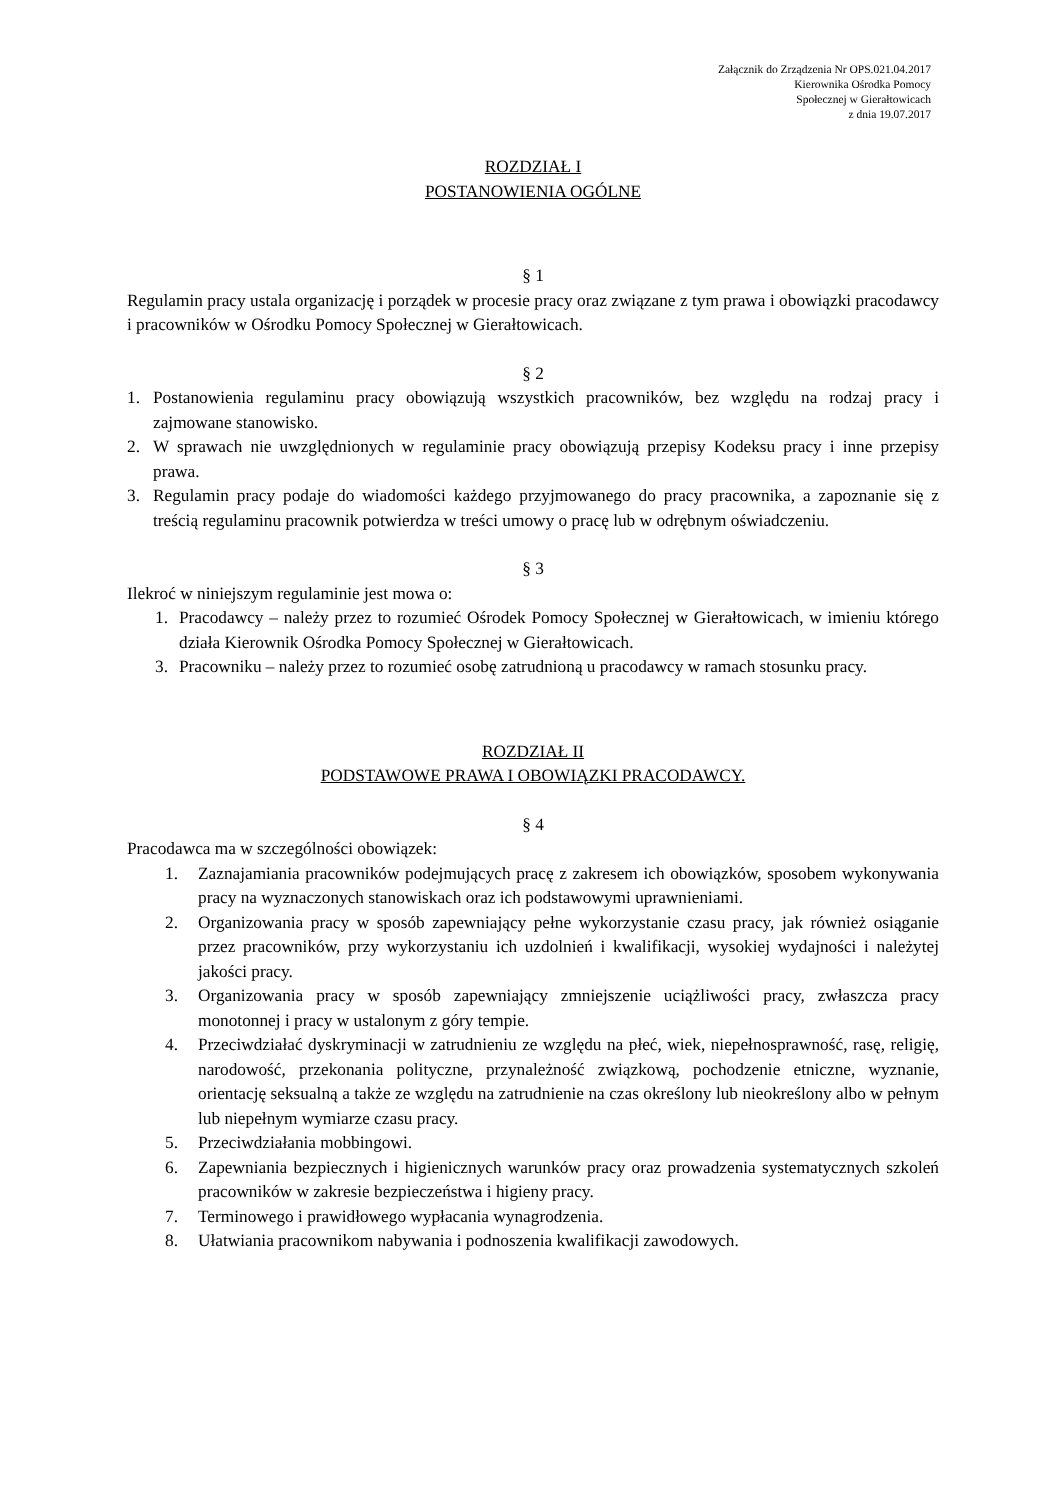Załącznik do Zrządzenia Nr OPS.021.04.2017
Kierownika Ośrodka Pomocy
Społecznej w Gierałtowicach
z dnia 19.07.2017
ROZDZIAŁ I
POSTANOWIENIA OGÓLNE
§ 1
Regulamin pracy ustala organizację i porządek w procesie pracy oraz związane z tym prawa i obowiązki pracodawcy i pracowników w Ośrodku Pomocy Społecznej w Gierałtowicach.
§ 2
1. Postanowienia regulaminu pracy obowiązują wszystkich pracowników, bez względu na rodzaj pracy i zajmowane stanowisko.
2. W sprawach nie uwzględnionych w regulaminie pracy obowiązują przepisy Kodeksu pracy i inne przepisy prawa.
3. Regulamin pracy podaje do wiadomości każdego przyjmowanego do pracy pracownika, a zapoznanie się z treścią regulaminu pracownik potwierdza w treści umowy o pracę lub w odrębnym oświadczeniu.
§ 3
Ilekroć w niniejszym regulaminie jest mowa o:
1. Pracodawcy – należy przez to rozumieć Ośrodek Pomocy Społecznej w Gierałtowicach, w imieniu którego działa Kierownik Ośrodka Pomocy Społecznej w Gierałtowicach.
3. Pracowniku – należy przez to rozumieć osobę zatrudnioną u pracodawcy w ramach stosunku pracy.
ROZDZIAŁ II
PODSTAWOWE PRAWA I OBOWIĄZKI PRACODAWCY.
§ 4
Pracodawca ma w szczególności obowiązek:
1. Zaznajamiania pracowników podejmujących pracę z zakresem ich obowiązków, sposobem wykonywania pracy na wyznaczonych stanowiskach oraz ich podstawowymi uprawnieniami.
2. Organizowania pracy w sposób zapewniający pełne wykorzystanie czasu pracy, jak również osiąganie przez pracowników, przy wykorzystaniu ich uzdolnień i kwalifikacji, wysokiej wydajności i należytej jakości pracy.
3. Organizowania pracy w sposób zapewniający zmniejszenie uciążliwości pracy, zwłaszcza pracy monotonnej i pracy w ustalonym z góry tempie.
4. Przeciwdziałać dyskryminacji w zatrudnieniu ze względu na płeć, wiek, niepełnosprawność, rasę, religię, narodowość, przekonania polityczne, przynależność związkową, pochodzenie etniczne, wyznanie, orientację seksualną a także ze względu na zatrudnienie na czas określony lub nieokreślony albo w pełnym lub niepełnym wymiarze czasu pracy.
5. Przeciwdziałania mobbingowi.
6. Zapewniania bezpiecznych i higienicznych warunków pracy oraz prowadzenia systematycznych szkoleń pracowników w zakresie bezpieczeństwa i higieny pracy.
7. Terminowego i prawidłowego wypłacania wynagrodzenia.
8. Ułatwiania pracownikom nabywania i podnoszenia kwalifikacji zawodowych.